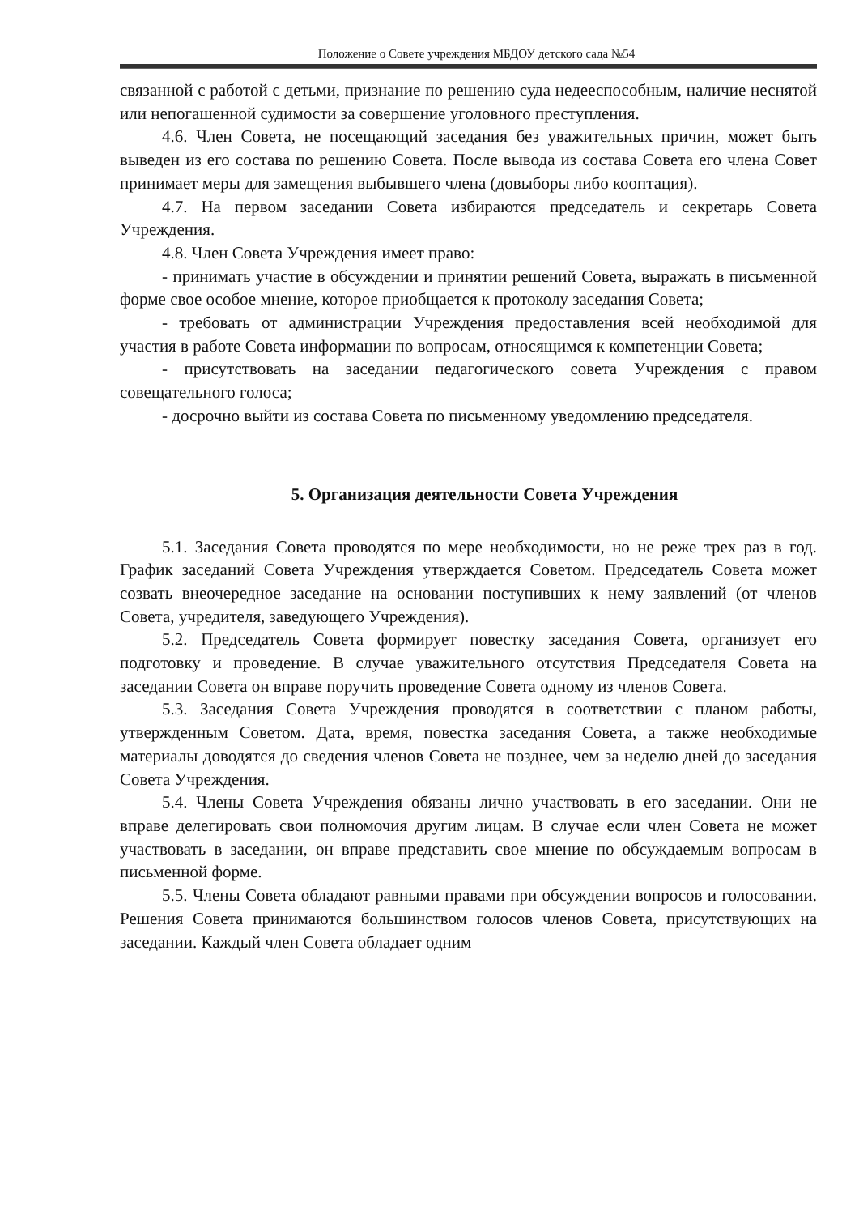Положение о Совете учреждения МБДОУ детского сада №54
связанной с работой с детьми, признание по решению суда недееспособным, наличие неснятой или непогашенной судимости за совершение уголовного преступления.
4.6. Член Совета, не посещающий заседания без уважительных причин, может быть выведен из его состава по решению Совета. После вывода из состава Совета его члена Совет принимает меры для замещения выбывшего члена (довыборы либо кооптация).
4.7. На первом заседании Совета избираются председатель и секретарь Совета Учреждения.
4.8. Член Совета Учреждения имеет право:
- принимать участие в обсуждении и принятии решений Совета, выражать в письменной форме свое особое мнение, которое приобщается к протоколу заседания Совета;
- требовать от администрации Учреждения предоставления всей необходимой для участия в работе Совета информации по вопросам, относящимся к компетенции Совета;
- присутствовать на заседании педагогического совета Учреждения с правом совещательного голоса;
- досрочно выйти из состава Совета по письменному уведомлению председателя.
5. Организация деятельности Совета Учреждения
5.1. Заседания Совета проводятся по мере необходимости, но не реже трех раз в год. График заседаний Совета Учреждения утверждается Советом. Председатель Совета может созвать внеочередное заседание на основании поступивших к нему заявлений (от членов Совета, учредителя, заведующего Учреждения).
5.2. Председатель Совета формирует повестку заседания Совета, организует его подготовку и проведение. В случае уважительного отсутствия Председателя Совета на заседании Совета он вправе поручить проведение Совета одному из членов Совета.
5.3. Заседания Совета Учреждения проводятся в соответствии с планом работы, утвержденным Советом. Дата, время, повестка заседания Совета, а также необходимые материалы доводятся до сведения членов Совета не позднее, чем за неделю дней до заседания Совета Учреждения.
5.4. Члены Совета Учреждения обязаны лично участвовать в его заседании. Они не вправе делегировать свои полномочия другим лицам. В случае если член Совета не может участвовать в заседании, он вправе представить свое мнение по обсуждаемым вопросам в письменной форме.
5.5. Члены Совета обладают равными правами при обсуждении вопросов и голосовании. Решения Совета принимаются большинством голосов членов Совета, присутствующих на заседании. Каждый член Совета обладает одним